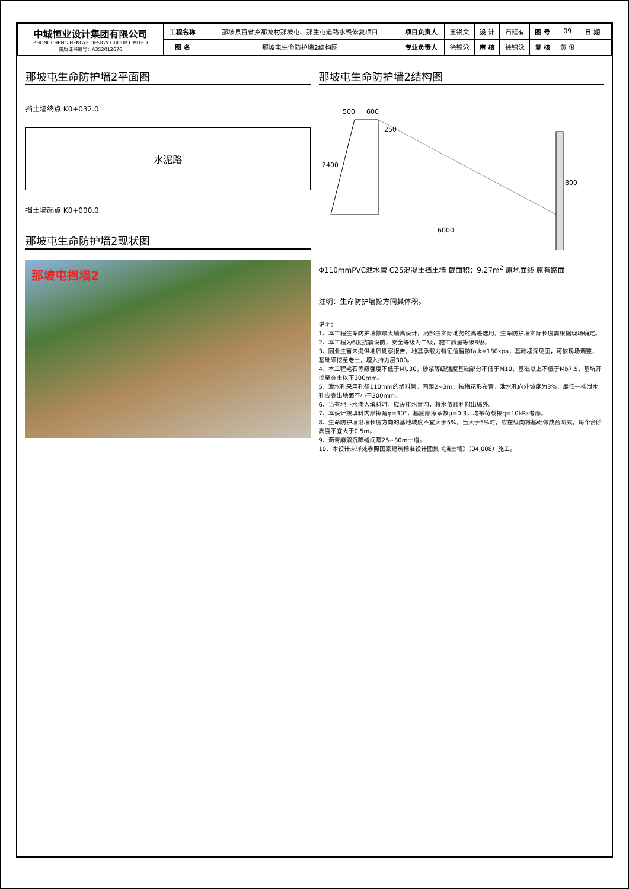| 中城恒业设计集团有限公司 ZHONGCHENG HENGYE DESIGN GROUP LIMITED 资质证书编号：A352012676 | 工程名称 | 那坡县百省乡那龙村那坡屯、那生屯道路水毁修复项目 | 项目负责人 | 王锐文 | 设 计 | 石廷有 | 图 号 | 09 | 日 期 | |
| | 图 名 | 那坡屯生命防护墙2结构图 | 专业负责人 | 徐锦泳 | 审 核 | 徐锦泳 | 复 核 | 黄 俊 | | |
那坡屯生命防护墙2平面图
挡土墙终点 K0+032.0
水泥路
挡土墙起点 K0+000.0
那坡屯生命防护墙2现状图
那坡屯挡墙2
那坡屯生命防护墙2结构图
500
600
2400
250
6000
800
Φ110mmPVC泄水管 C25混凝土挡土墙 截面积：9.27m<sup>2</sup> 原地面线 原有路面
注明：生命防护墙挖方同其体积。
说明：
1、本工程生命防护墙按最大墙高设计，局部由实际地势的高差选用，生命防护墙实际长度需根据现场确定。
2、本工程为6度抗震设防，安全等级为二级，施工质量等级B级。
3、因业主暂未提供地质勘察报告，地基承载力特征值暂按fa,k=180kpa，基础埋深见图，可依现场调整，基础须挖至老土，埋入持力层300。
4、本工程毛石等级强度不低于MU30，砂浆等级强度基础部分不低于M10，基础以上不低于Mb7.5，基坑开挖至夯土以下300mm。
5、泄水孔采用孔径110mm的塑料管，间距2~3m，按梅花形布置，泄水孔向外坡度为3%，最低一排泄水孔应高出地面不小于200mm。
6、当有地下水渗入填料时，应设排水盲沟，将水依顺利排出墙外。
7、本设计按填料内摩擦角φ=30°，基底摩擦系数μ=0.3，均布荷载按q=10kPa考虑。
8、生命防护墙沿墙长度方向的基地坡度不宜大于5%，当大于5%时，应在纵向将基础做成台阶式，每个台阶高度不宜大于0.5m。
9、沥青麻絮沉降缝间隔25~30m一道。
10、本设计未详处参照国家建筑标准设计图集《挡土墙》（04J008）施工。